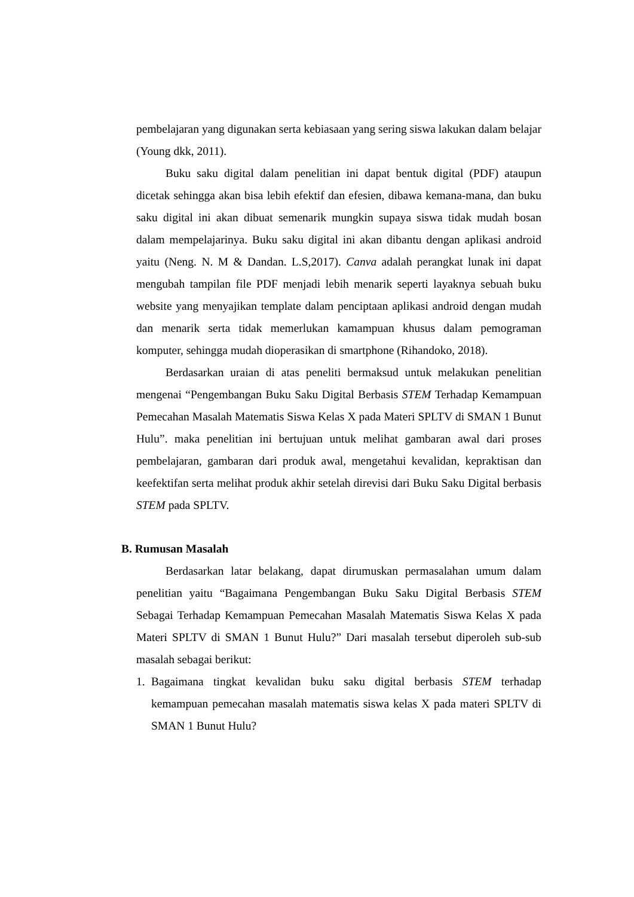pembelajaran yang digunakan serta kebiasaan yang sering siswa lakukan dalam belajar (Young dkk, 2011).
Buku saku digital dalam penelitian ini dapat bentuk digital (PDF) ataupun dicetak sehingga akan bisa lebih efektif dan efesien, dibawa kemana-mana, dan buku saku digital ini akan dibuat semenarik mungkin supaya siswa tidak mudah bosan dalam mempelajarinya. Buku saku digital ini akan dibantu dengan aplikasi android yaitu (Neng. N. M & Dandan. L.S,2017). Canva adalah perangkat lunak ini dapat mengubah tampilan file PDF menjadi lebih menarik seperti layaknya sebuah buku website yang menyajikan template dalam penciptaan aplikasi android dengan mudah dan menarik serta tidak memerlukan kamampuan khusus dalam pemograman komputer, sehingga mudah dioperasikan di smartphone (Rihandoko, 2018).
Berdasarkan uraian di atas peneliti bermaksud untuk melakukan penelitian mengenai “Pengembangan Buku Saku Digital Berbasis STEM Terhadap Kemampuan Pemecahan Masalah Matematis Siswa Kelas X pada Materi SPLTV di SMAN 1 Bunut Hulu”. maka penelitian ini bertujuan untuk melihat gambaran awal dari proses pembelajaran, gambaran dari produk awal, mengetahui kevalidan, kepraktisan dan keefektifan serta melihat produk akhir setelah direvisi dari Buku Saku Digital berbasis STEM pada SPLTV.
B. Rumusan Masalah
Berdasarkan latar belakang, dapat dirumuskan permasalahan umum dalam penelitian yaitu “Bagaimana Pengembangan Buku Saku Digital Berbasis STEM Sebagai Terhadap Kemampuan Pemecahan Masalah Matematis Siswa Kelas X pada Materi SPLTV di SMAN 1 Bunut Hulu?” Dari masalah tersebut diperoleh sub-sub masalah sebagai berikut:
1. Bagaimana tingkat kevalidan buku saku digital berbasis STEM terhadap kemampuan pemecahan masalah matematis siswa kelas X pada materi SPLTV di SMAN 1 Bunut Hulu?